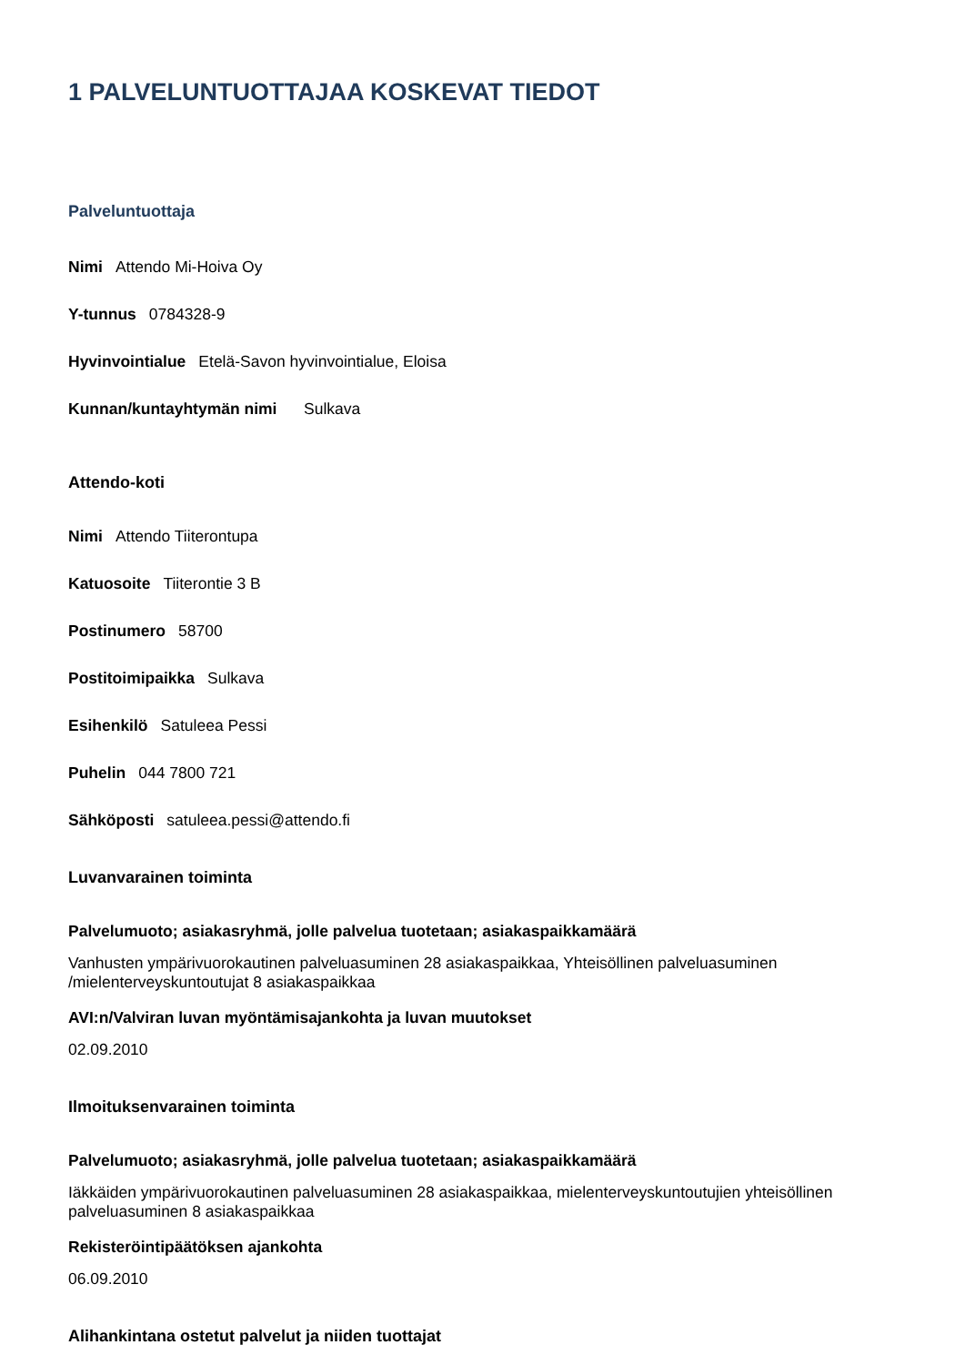1 PALVELUNTUOTTAJAA KOSKEVAT TIEDOT
Palveluntuottaja
Nimi Attendo Mi-Hoiva Oy
Y-tunnus 0784328-9
Hyvinvointialue Etelä-Savon hyvinvointialue, Eloisa
Kunnan/kuntayhtymän nimi Sulkava
Attendo-koti
Nimi Attendo Tiiterontupa
Katuosoite Tiiterontie 3 B
Postinumero 58700
Postitoimipaikka Sulkava
Esihenkilö Satuleea Pessi
Puhelin 044 7800 721
Sähköposti satuleea.pessi@attendo.fi
Luvanvarainen toiminta
Palvelumuoto; asiakasryhmä, jolle palvelua tuotetaan; asiakaspaikkamäärä
Vanhusten ympärivuorokautinen palveluasuminen 28 asiakaspaikkaa, Yhteisöllinen palveluasuminen /mielenterveyskuntoutujat 8 asiakaspaikkaa
AVI:n/Valviran luvan myöntämisajankohta ja luvan muutokset
02.09.2010
Ilmoituksenvarainen toiminta
Palvelumuoto; asiakasryhmä, jolle palvelua tuotetaan; asiakaspaikkamäärä
Iäkkäiden ympärivuorokautinen palveluasuminen 28 asiakaspaikkaa, mielenterveyskuntoutujien yhteisöllinen palveluasuminen 8 asiakaspaikkaa
Rekisteröintipäätöksen ajankohta
06.09.2010
Alihankintana ostetut palvelut ja niiden tuottajat